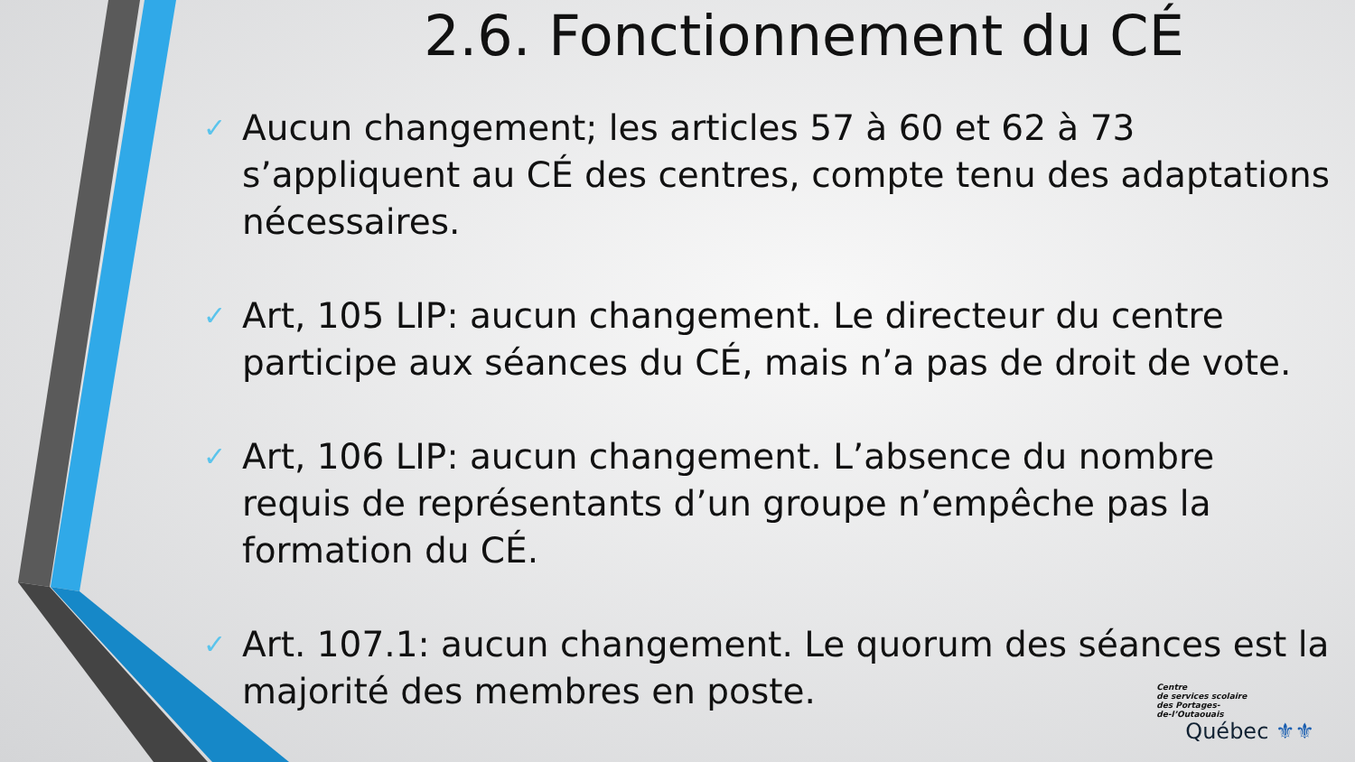2.6. Fonctionnement du CÉ
✓ Aucun changement; les articles 57 à 60 et 62 à 73 s’appliquent au CÉ des centres, compte tenu des adaptations nécessaires.
✓ Art, 105 LIP: aucun changement. Le directeur du centre participe aux séances du CÉ, mais n’a pas de droit de vote.
✓ Art, 106 LIP: aucun changement. L’absence du nombre requis de représentants d’un groupe n’empêche pas la formation du CÉ.
✓ Art. 107.1: aucun changement. Le quorum des séances est la majorité des membres en poste.
Centre
de services scolaire
des Portages-
de-l’Outaouais
Québec ⚜⚜